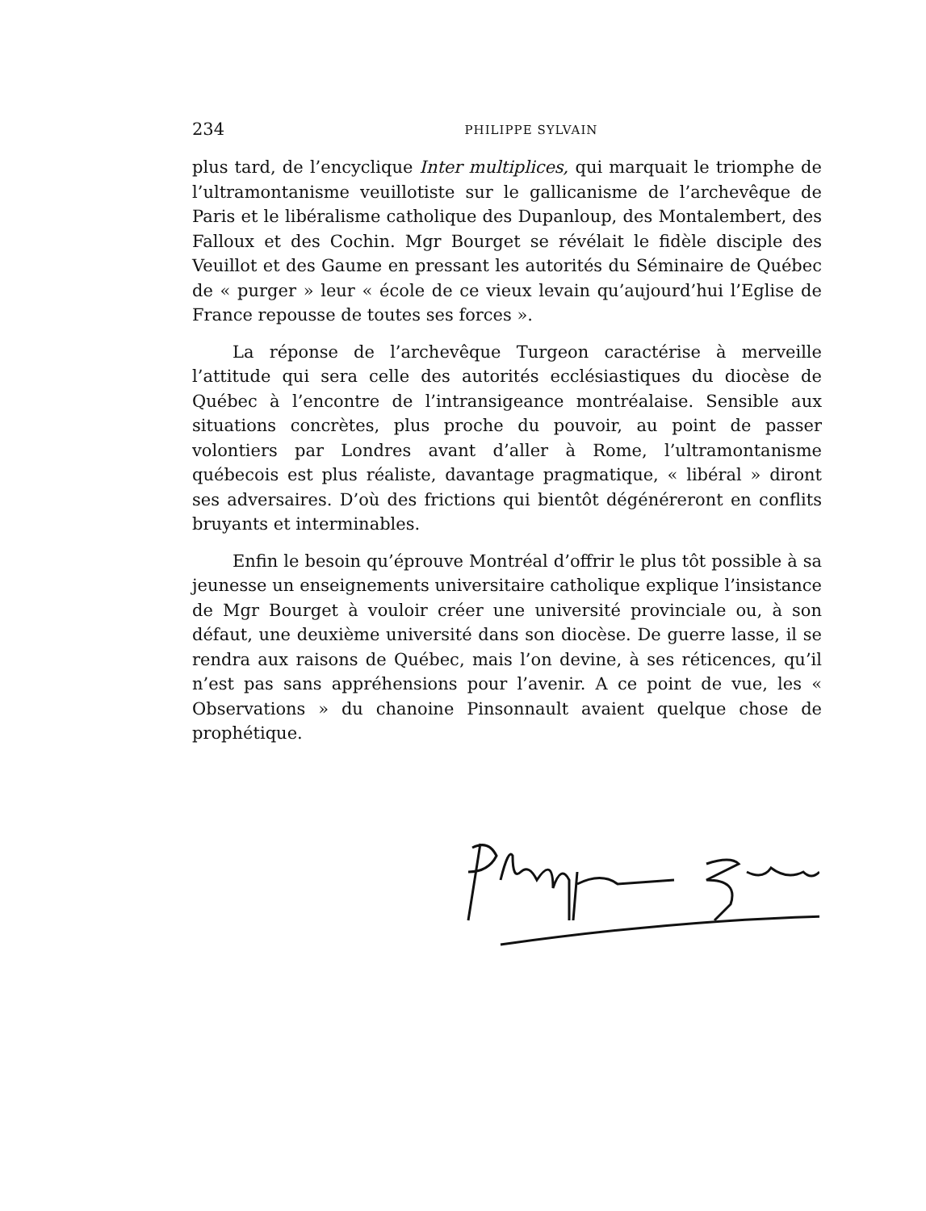234 PHILIPPE SYLVAIN
plus tard, de l’encyclique Inter multiplices, qui marquait le triomphe de l’ultramontanisme veuillotiste sur le gallicanisme de l’archevêque de Paris et le libéralisme catholique des Dupanloup, des Montalembert, des Falloux et des Cochin. Mgr Bourget se révélait le fidèle disciple des Veuillot et des Gaume en pressant les autorités du Séminaire de Québec de « purger » leur « école de ce vieux levain qu’aujourd’hui l’Eglise de France repousse de toutes ses forces ».
La réponse de l’archevêque Turgeon caractérise à merveille l’attitude qui sera celle des autorités ecclésiastiques du diocèse de Québec à l’encontre de l’intransigeance montréalaise. Sensible aux situations concrètes, plus proche du pouvoir, au point de passer volontiers par Londres avant d’aller à Rome, l’ultramontanisme québecois est plus réaliste, davantage pragmatique, « libéral » diront ses adversaires. D’où des frictions qui bientôt dégénéreront en conflits bruyants et interminables.
Enfin le besoin qu’éprouve Montréal d’offrir le plus tôt possible à sa jeunesse un enseignements universitaire catholique explique l’insistance de Mgr Bourget à vouloir créer une université provinciale ou, à son défaut, une deuxième université dans son diocèse. De guerre lasse, il se rendra aux raisons de Québec, mais l’on devine, à ses réticences, qu’il n’est pas sans appréhensions pour l’avenir. A ce point de vue, les « Observations » du chanoine Pinsonnault avaient quelque chose de prophétique.